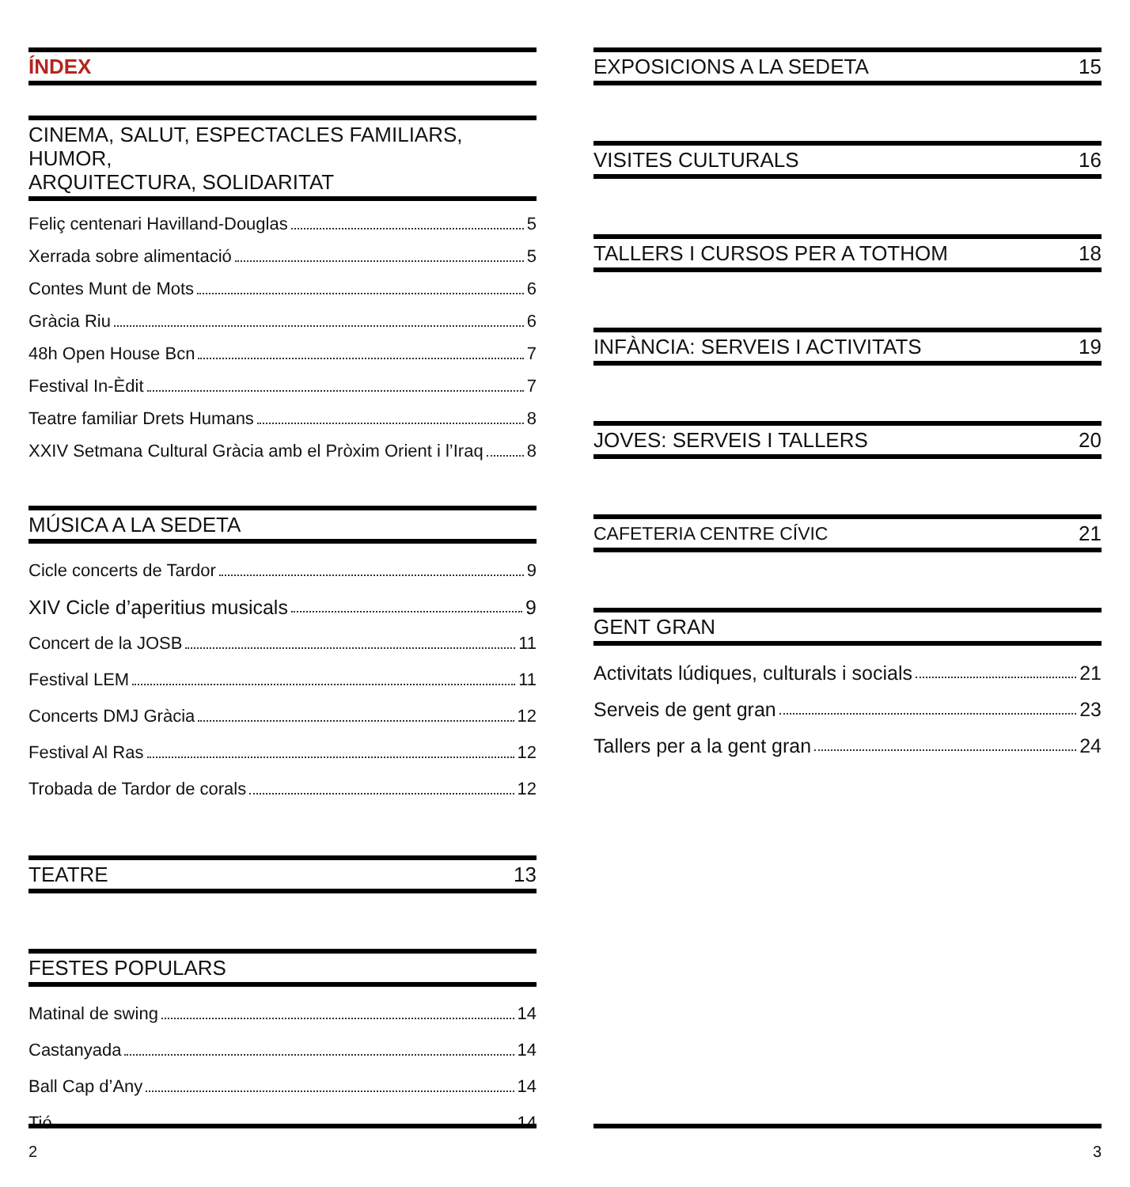ÍNDEX
CINEMA, SALUT, ESPECTACLES FAMILIARS, HUMOR,
ARQUITECTURA, SOLIDARITAT
Feliç centenari Havilland-Douglas 5
Xerrada sobre alimentació 5
Contes Munt de Mots 6
Gràcia Riu 6
48h Open House Bcn 7
Festival In-Èdit 7
Teatre familiar Drets Humans 8
XXIV Setmana Cultural Gràcia amb el Pròxim Orient i l’Iraq 8
MÚSICA A LA SEDETA
Cicle concerts de Tardor 9
XIV Cicle d’aperitius musicals 9
Concert de la JOSB 11
Festival LEM 11
Concerts DMJ Gràcia 12
Festival Al Ras 12
Trobada de Tardor de corals 12
TEATRE 13
FESTES POPULARS
Matinal de swing 14
Castanyada 14
Ball Cap d’Any 14
Tió 14
EXPOSICIONS A LA SEDETA 15
VISITES CULTURALS 16
TALLERS I CURSOS PER A TOTHOM 18
INFÀNCIA: SERVEIS I ACTIVITATS 19
JOVES: SERVEIS I TALLERS 20
CAFETERIA CENTRE CÍVIC 21
GENT GRAN
Activitats lúdiques, culturals i socials 21
Serveis de gent gran 23
Tallers per a la gent gran 24
2 3